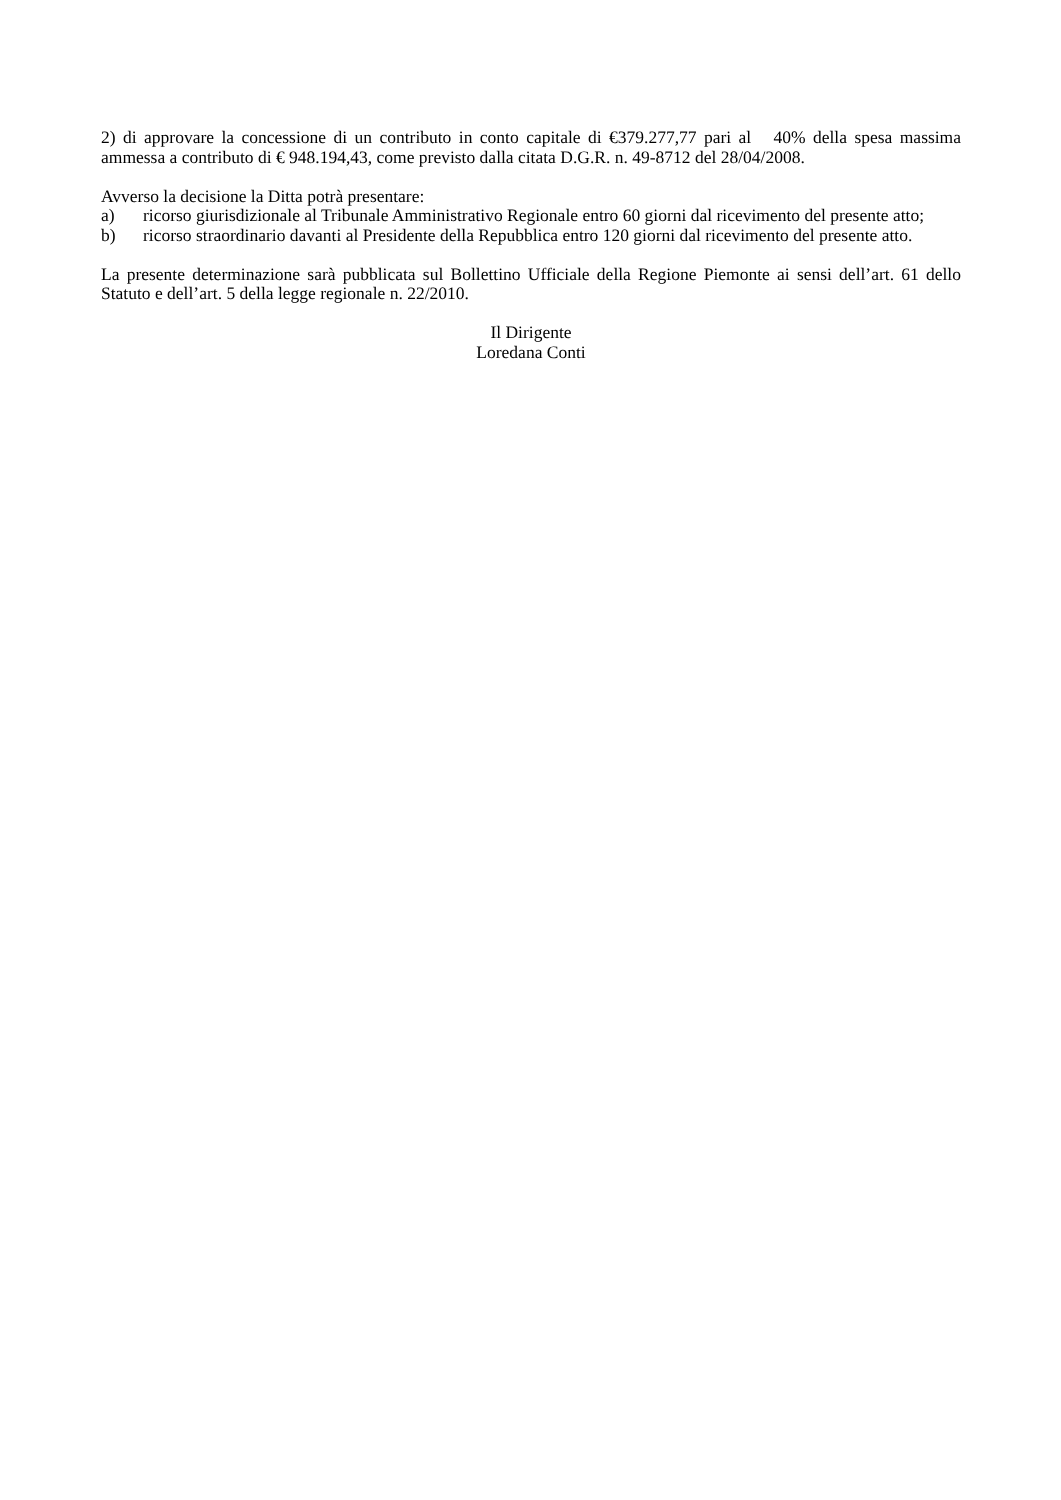2) di approvare la concessione di un contributo in conto capitale di €379.277,77 pari al 40% della spesa massima ammessa a contributo di € 948.194,43, come previsto dalla citata D.G.R. n. 49-8712 del 28/04/2008.
Avverso la decisione la Ditta potrà presentare:
a) ricorso giurisdizionale al Tribunale Amministrativo Regionale entro 60 giorni dal ricevimento del presente atto;
b) ricorso straordinario davanti al Presidente della Repubblica entro 120 giorni dal ricevimento del presente atto.
La presente determinazione sarà pubblicata sul Bollettino Ufficiale della Regione Piemonte ai sensi dell’art. 61 dello Statuto e dell’art. 5 della legge regionale n. 22/2010.
Il Dirigente
Loredana Conti